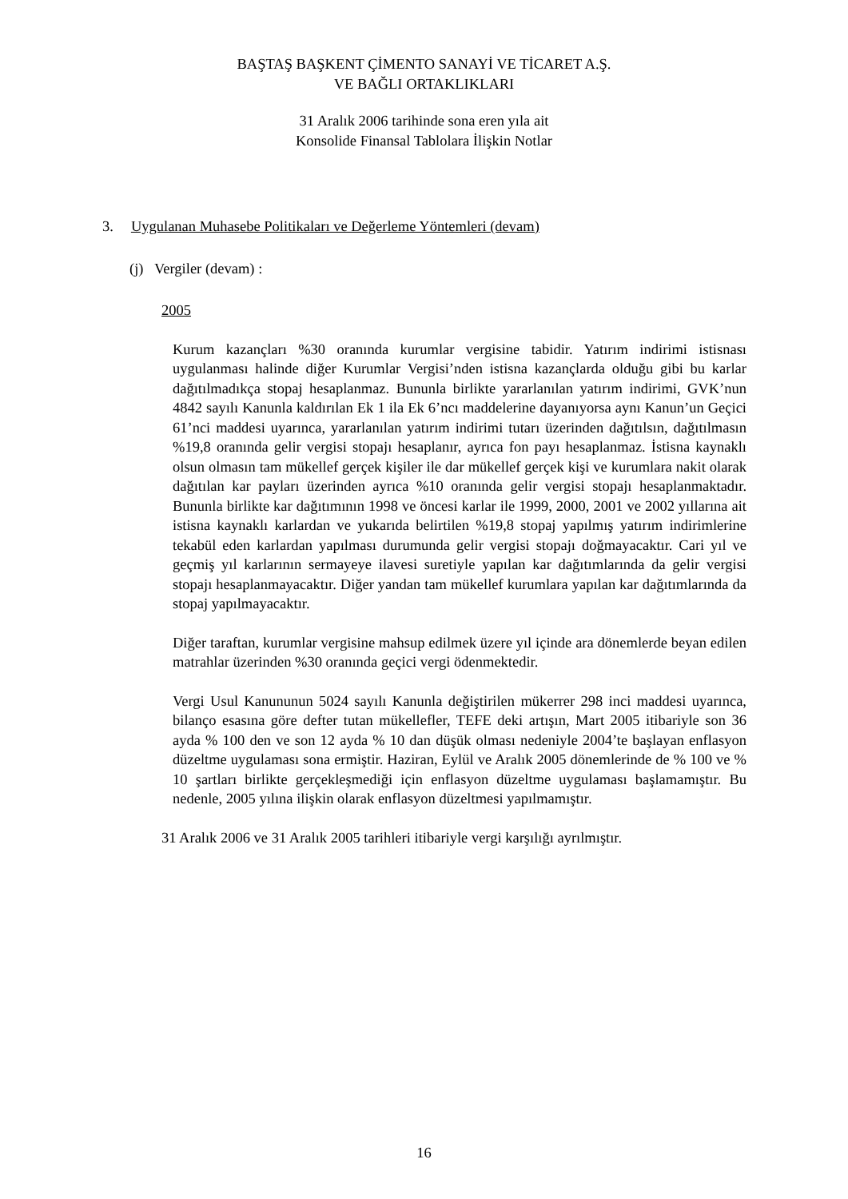BAŞTAŞ BAŞKENT ÇİMENTO SANAYİ VE TİCARET A.Ş.
VE BAĞLI ORTAKLIKLARI
31 Aralık 2006 tarihinde sona eren yıla ait
Konsolide Finansal Tablolara İlişkin Notlar
3. Uygulanan Muhasebe Politikaları ve Değerleme Yöntemleri (devam)
(j) Vergiler (devam) :
2005
Kurum kazançları %30 oranında kurumlar vergisine tabidir. Yatırım indirimi istisnası uygulanması halinde diğer Kurumlar Vergisi’nden istisna kazançlarda olduğu gibi bu karlar dağıtılmadıkça stopaj hesaplanmaz. Bununla birlikte yararlanılan yatırım indirimi, GVK’nun 4842 sayılı Kanunla kaldırılan Ek 1 ila Ek 6’ncı maddelerine dayanıyorsa aynı Kanun’un Geçici 61’nci maddesi uyarınca, yararlanılan yatırım indirimi tutarı üzerinden dağıtılsın, dağıtılmasın %19,8 oranında gelir vergisi stopajı hesaplanır, ayrıca fon payı hesaplanmaz. İstisna kaynaklı olsun olmasın tam mükellef gerçek kişiler ile dar mükellef gerçek kişi ve kurumlara nakit olarak dağıtılan kar payları üzerinden ayrıca %10 oranında gelir vergisi stopajı hesaplanmaktadır. Bununla birlikte kar dağıtımının 1998 ve öncesi karlar ile 1999, 2000, 2001 ve 2002 yıllarına ait istisna kaynaklı karlardan ve yukarıda belirtilen %19,8 stopaj yapılmış yatırım indirimlerine tekabül eden karlardan yapılması durumunda gelir vergisi stopajı doğmayacaktır. Cari yıl ve geçmiş yıl karlarının sermayeye ilavesi suretiyle yapılan kar dağıtımlarında da gelir vergisi stopajı hesaplanmayacaktır. Diğer yandan tam mükellef kurumlara yapılan kar dağıtımlarında da stopaj yapılmayacaktır.
Diğer taraftan, kurumlar vergisine mahsup edilmek üzere yıl içinde ara dönemlerde beyan edilen matrahlar üzerinden %30 oranında geçici vergi ödenmektedir.
Vergi Usul Kanununun 5024 sayılı Kanunla değiştirilen mükerrer 298 inci maddesi uyarınca, bilanço esasına göre defter tutan mükellefler, TEFE deki artışın, Mart 2005 itibariyle son 36 ayda % 100 den ve son 12 ayda % 10 dan düşük olması nedeniyle 2004’te başlayan enflasyon düzeltme uygulaması sona ermiştir. Haziran, Eylül ve Aralık 2005 dönemlerinde de % 100 ve % 10 şartları birlikte gerçekleşmediği için enflasyon düzeltme uygulaması başlamamıştır. Bu nedenle, 2005 yılına ilişkin olarak enflasyon düzeltmesi yapılmamıştır.
31 Aralık 2006 ve 31 Aralık 2005 tarihleri itibariyle vergi karşılığı ayrılmıştır.
16